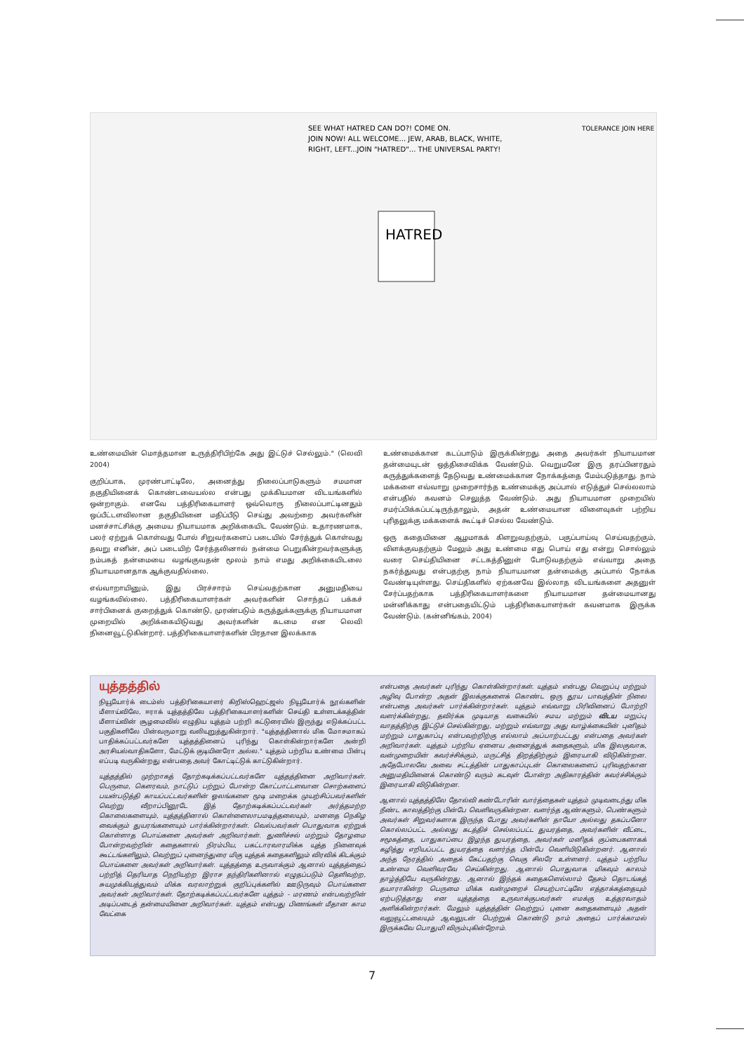HATRED
SEE WHAT HATRED CAN DO?! COME ON.
JOIN NOW! ALL WELCOME... JEW, ARAB, BLACK, WHITE,
RIGHT, LEFT...JOIN "HATRED"... THE UNIVERSAL PARTY!
TOLERANCE JOIN HERE
உண்மையின் மொத்தமான உருத்திரிபிற்கே அது இட்டுச் செல்லும்." (லெவி 2004)
குறிப்பாக, முரண்பாட்டிலே, அனைத்து நிலைப்பாடுகளும் சமமான தகுதியினைக் கொண்டவையல்ல என்பது முக்கியமான விடயங்களில் ஒன்றாகும். எனவே பத்திரிகையாளர் ஒவ்வொரு நிலைப்பாட்டினதும் ஒப்பீட்டளவிலான தகுதியினை மதிப்பீடு செய்து அவற்றை அவர்களின் மனச்சாட்சிக்கு அமைய நியாயமாக அறிக்கையிட வேண்டும். உதாரணமாக, பலர் ஏற்றுக் கொள்வது போல் சிறுவர்களைப் படையில் சேர்த்துக் கொள்வது தவறு எனின், அப் படையிற் சேர்த்தலினால் நன்மை பெறுகின்றவர்களுக்கு நம்பகத் தன்மையை வழங்குவதன் மூலம் நாம் எமது அறிக்கையிடலை நியாயமானதாக ஆக்குவதில்லை.
எவ்வாறாயினும், இது பிரச்சாரம் செய்வதற்கான அனுமதியை வழங்கவில்லை. பத்திரிகையாளர்கள் அவர்களின் சொந்தப் பக்கச் சார்பினைக் குறைத்துக் கொண்டு, முரண்படும் கருத்துக்களுக்கு நியாயமான முறையில் அறிக்கையிடுவது அவர்களின் கடமை என லெவி நினைவூட்டுகின்றார். பத்திரிகையாளர்களின் பிரதான இலக்காக
உண்மைக்கான கடப்பாடும் இருக்கின்றது. அதை அவர்கள் நியாயமான தன்மையுடன் ஒத்திசைவிக்க வேண்டும். வெறுமனே இரு தரப்பினரதும் கருத்துக்களைத் தேடுவது உண்மைக்கான நோக்கத்தை மேம்படுத்தாது. நாம் மக்களை எவ்வாறு முறைசார்ந்த உண்மைக்கு அப்பால் எடுத்துச் செல்லலாம் என்பதில் கவனம் செலுத்த வேண்டும். அது நியாயமான முறையில் சமர்ப்பிக்கப்பட்டிருந்தாலும், அதன் உண்மையான விளைவுகள் பற்றிய புரிதலுக்கு மக்களைக் கூட்டிச் செல்ல வேண்டும்.
ஒரு கதையினை ஆழமாகக் கிளறுவதற்கும், பகுப்பாய்வு செய்வதற்கும், விளக்குவதற்கும் மேலும் அது உண்மை எது பொய் எது என்று சொல்லும் வரை செய்தியினை சட்டகத்தினுள் போடுவதற்கும் எவ்வாறு அதை நகர்த்துவது என்பதற்கு நாம் நியாயமான தன்மைக்கு அப்பால் நோக்க வேண்டியுள்ளது. செய்திகளில் ஏற்கனவே இல்லாத விடயங்களை அதனுள் சேர்ப்பதற்காக பத்திரிகையாளர்களை நியாயமான தன்மையானது மன்னிக்காது என்பதையிட்டும் பத்திரிகையாளர்கள் கவனமாக இருக்க வேண்டும். (கன்னிங்கம், 2004)
யுத்தத்தில்
நியூயோர்க் டைம்ஸ் பத்திரிகையாளர் கிறிஸ்ஹெட்ஜஸ் நியூயோர்க் நூல்களின் மீளாய்விலே, ஈராக் யுத்தத்திலே பத்திரிகையாளர்களின் செய்தி உள்ளடக்கத்தின் மீளாய்வின் சூழமைவில் எழுதிய யுத்தம் பற்றி கட்டுரையில் இருந்து எடுக்கப்பட்ட பகுதிகளிலே பின்வருமாறு வலியுறுத்துகின்றார். "யுத்தத்தினால் மிக மோசமாகப் பாதிக்கப்பட்டவர்களே யுத்தத்தினைப் புரிந்து கொள்கின்றார்களே அன்றி அரசியல்வாதிகளோ, மேட்டுக் குடியினரோ அல்ல." யுத்தம் பற்றிய உண்மை பின்பு எப்படி வருகின்றது என்பதை அவர் கோட்டிட்டுக் காட்டுகின்றார்.
யுத்தத்தில் முற்றாகத் தோற்கடிக்கப்பட்டவர்களே யுத்தத்தினை அறிவார்கள். பெருமை, கௌரவம், நாட்டுப் பற்றுப் போன்ற கோட்பாட்டளவான சொற்களைப் பயன்படுத்தி காயப்பட்டவர்களின் ஓலங்களை மூடி மறைக்க முயற்சிப்பவர்களின் வெற்று வீறாப்பினூடே இத் தோற்கடிக்கப்பட்டவர்கள் அர்த்தமற்ற கொலைகளையும், யுத்தத்தினால் கொள்ளைலாபமடித்தலையும், மனதை நெகிழ வைக்கும் துயரங்களையும் பார்க்கின்றார்கள். வெல்பவர்கள் பொதுவாக ஏற்றுக் கொள்ளாத பொய்களை அவர்கள் அறிவார்கள். துணிச்சல் மற்றும் தோழமை போன்றவற்றின் கதைகளால் நிரம்பிய, பகட்டாரவாரமிக்க யுத்த நினைவுக் கூட்டங்களிலும், வெற்றுப் புனைந்துரை மிகு யுத்தக் கதைகளிலும் விரவிக் கிடக்கும் பொய்களை அவர்கள் அறிவார்கள். யுத்தத்தை உருவாக்கும் ஆனால் யுத்தத்தைப் பற்றித் தெரியாத நெறியற்ற இராச தந்திரிகளினால் எழுதப்படும் தெளிவற்ற, சுயமுக்கியத்துவம் மிக்க வரலாற்றுக் குறிப்புக்களில் ஊடுருவும் பொய்களை அவர்கள் அறிவார்கள். தோற்கடிக்கப்பட்டவர்களே யுத்தம் - மரணம் என்பவற்றின் அடிப்படைத் தன்மையினை அறிவார்கள். யுத்தம் என்பது பிணங்கள் மீதான காம வேட்கை
என்பதை அவர்கள் புரிந்து கொள்கின்றார்கள். யுத்தம் என்பது வெறுப்பு மற்றும் அழிவு போன்ற அதன் இலக்குகளைக் கொண்ட ஒரு தூய பாவத்தின் நிலை என்பதை அவர்கள் பார்க்கின்றார்கள். யுத்தம் எவ்வாறு பிரிவினைப் போற்றி வளர்க்கின்றது, தவிர்க்க முடியாத வகையில் சமய மற்றும் விடய மறுப்பு வாதத்திற்கு இட்டுச் செல்கின்றது, மற்றும் எவ்வாறு அது வாழ்க்கையின் புனிதம் மற்றும் பாதுகாப்பு என்பவற்றிற்கு எல்லாம் அப்பாற்பட்டது என்பதை அவர்கள் அறிவார்கள். யுத்தம் பற்றிய ஏனைய அனைத்துக் கதைகளும், மிக இலகுவாக, வன்முறையின் கவர்ச்சிக்கும், மருட்சித் திறத்திற்கும் இரையாகி விடுகின்றன. அதேபோலவே அவை சட்டத்தின் பாதுகாப்புடன் கொலைகளைப் புரிவதற்கான அனுமதியினைக் கொண்டு வரும் கடவுள் போன்ற அதிகாரத்தின் கவர்ச்சிக்கும் இரையாகி விடுகின்றன.
ஆனால் யுத்தத்திலே தோல்வி கண்டோரின் வார்த்தைகள் யுத்தம் முடிவடைந்து மிக நீண்ட காலத்திற்கு பின்பே வெளிவருகின்றன. வளர்ந்த ஆண்களும், பெண்களும் அவர்கள் சிறுவர்களாக இருந்த போது அவர்களின் தாயோ அல்லது தகப்பனோ கொல்லப்பட்ட அல்லது கடத்திச் செல்லப்பட்ட துயரத்தை, அவர்களின் வீட்டை, சமூகத்தை, பாதுகாப்பை இழந்த துயரத்தை, அவர்கள் மனிதக் குப்பைகளாகக் கழித்து எறியப்பட்ட துயரத்தை வளர்ந்த பின்பே வெளியிடுகின்றனர். ஆனால் அந்த நேரத்தில் அதைக் கேட்பதற்கு வெகு சிலரே உள்ளனர். யுத்தம் பற்றிய உண்மை வெளிவரவே செய்கின்றது. ஆனால் பொதுவாக மிகவும் காலம் தாழ்த்தியே வருகின்றது. ஆனால் இந்தக் கதைகளெல்லாம் தேசம் தொடங்கத் தயாராகின்ற பெருமை மிக்க வன்முறைச் செயற்பாட்டிலே எத்தாக்கத்தையும் ஏற்படுத்தாது என யுத்தத்தை உருவாக்குபவர்கள் எமக்கு உத்தரவாதம் அளிக்கின்றார்கள். மேலும் யுத்தத்தின் வெற்றுப் புனை கதைகளையும் அதன் வலுவூட்டலையும் ஆவலுடன் பெற்றுக் கொண்டு நாம் அதைப் பார்க்காமல் இருக்கவே பொதுமி விரும்புகின்றோம்.
7